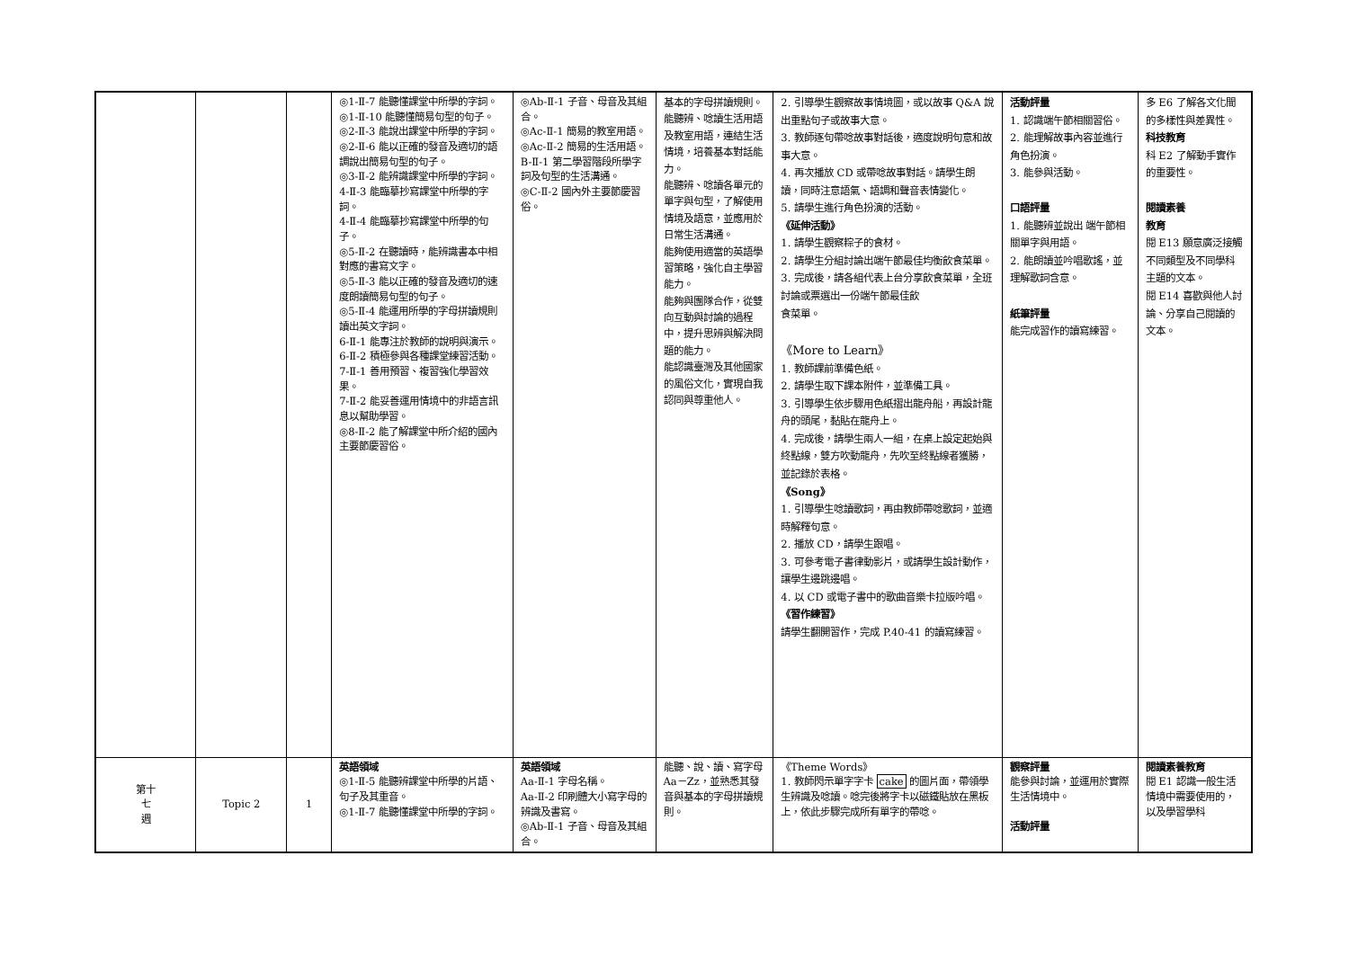| | | | ◎1-Ⅱ-7 能聽懂課堂中所學的字詞。 ◎1-Ⅱ-10 能聽懂簡易句型的句子。 ◎2-Ⅱ-3 能說出課堂中所學的字詞。 ◎2-Ⅱ-6 能以正確的發音及適切的語調說出簡易句型的句子。 ◎3-Ⅱ-2 能辨識課堂中所學的字詞。 4-Ⅱ-3 能臨摹抄寫課堂中所學的字詞。 4-Ⅱ-4 能臨摹抄寫課堂中所學的句子。 ◎5-Ⅱ-2 在聽讀時，能辨識書本中相對應的書寫文字。 ◎5-Ⅱ-3 能以正確的發音及適切的速度朗讀簡易句型的句子。 ◎5-Ⅱ-4 能運用所學的字母拼讀規則讀出英文字詞。 6-Ⅱ-1 能專注於教師的說明與演示。 6-Ⅱ-2 積極參與各種課堂練習活動。 7-Ⅱ-1 善用預習、複習強化學習效果。 7-Ⅱ-2 能妥善運用情境中的非語言訊息以幫助學習。 ◎8-Ⅱ-2 能了解課堂中所介紹的國內主要節慶習俗。 | ◎Ab-Ⅱ-1 子音、母音及其組合。 ◎Ac-Ⅱ-1 簡易的教室用語。 ◎Ac-Ⅱ-2 簡易的生活用語。 B-Ⅱ-1 第二學習階段所學字詞及句型的生活溝通。 ◎C-Ⅱ-2 國內外主要節慶習俗。 | 基本的字母拼讀規則。 能聽辨、唸讀生活用語及教室用語，連結生活情境，培養基本對話能力。 能聽辨、唸讀各單元的單字與句型，了解使用情境及語意，並應用於日常生活溝通。 能夠使用適當的英語學習策略，強化自主學習能力。 能夠與團隊合作，從雙向互動與討論的過程中，提升思辨與解決問題的能力。 能認識臺灣及其他國家的風俗文化，實現自我認同與尊重他人。 | 2. 引導學生觀察故事情境圖，或以故事 Q&A 說出重點句子或故事大意。 3. 教師逐句帶唸故事對話後，適度說明句意和故事大意。 4. 再次播放 CD 或帶唸故事對話。請學生朗讀，同時注意語氣、語調和聲音表情變化。 5. 請學生進行角色扮演的活動。 《延伸活動》 1. 請學生觀察粽子的食材。 2. 請學生分組討論出端午節最佳均衡飲食菜單。 3. 完成後，請各組代表上台分享飲食菜單，全班討論或票選出一份端午節最佳飲 食菜單。 《More to Learn》 1. 教師課前準備色紙。 2. 請學生取下課本附件，並準備工具。 3. 引導學生依步驟用色紙摺出龍舟船，再設計龍舟的頭尾，黏貼在龍舟上。 4. 完成後，請學生兩人一組，在桌上設定起始與終點線，雙方吹動龍舟，先吹至終點線者獲勝，並記錄於表格。 《Song》 1. 引導學生唸讀歌詞，再由教師帶唸歌詞，並適時解釋句意。 2. 播放 CD，請學生跟唱。 3. 可參考電子書律動影片，或請學生設計動作，讓學生邊跳邊唱。 4. 以 CD 或電子書中的歌曲音樂卡拉版吟唱。 《習作練習》 請學生翻開習作，完成 P.40-41 的讀寫練習。 | 活動評量 1. 認識端午節相關習俗。 2. 能理解故事內容並進行角色扮演。 3. 能參與活動。 口語評量 1. 能聽辨並說出 端午節相關單字與用語。 2. 能朗讀並吟唱歌謠，並理解歌詞含意。 紙筆評量 能完成習作的讀寫練習。 | 多 E6 了解各文化間的多樣性與差異性。 科技教育 科 E2 了解動手實作的重要性。 閱讀素養 教育 閱 E13 願意廣泛接觸不同類型及不同學科主題的文本。 閱 E14 喜歡與他人討論、分享自己閱讀的文本。 |
| 第十 七 週 | Topic 2 | 1 | 英語領域 ◎1-Ⅱ-5 能聽辨課堂中所學的片語、句子及其重音。 ◎1-Ⅱ-7 能聽懂課堂中所學的字詞。 | 英語領域 Aa-Ⅱ-1 字母名稱。 Aa-Ⅱ-2 印刷體大小寫字母的辨識及書寫。 ◎Ab-Ⅱ-1 子音、母音及其組合。 | 能聽、說、讀、寫字母 Aa－Zz，並熟悉其發音與基本的字母拼讀規則。 | 《Theme Words》 1. 教師閃示單字字卡 cake 的圖片面，帶領學生辨識及唸讀。唸完後將字卡以磁鐵貼放在黑板上，依此步驟完成所有單字的帶唸。 | 觀察評量 能參與討論，並運用於實際生活情境中。 活動評量 | 閱讀素養教育 閱 E1 認識一般生活情境中需要使用的，以及學習學科 |